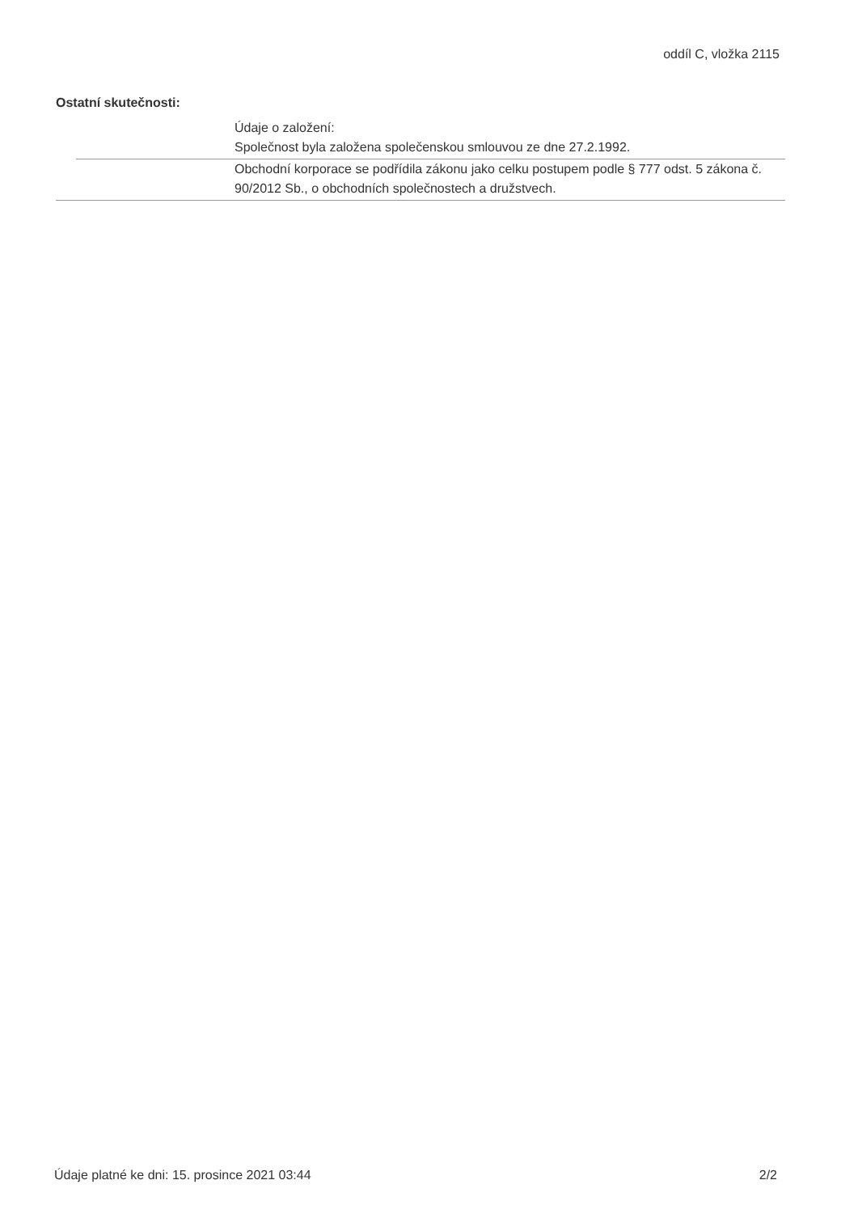oddíl C, vložka 2115
Ostatní skutečnosti:
Údaje o založení:
Společnost byla založena společenskou smlouvou ze dne 27.2.1992.
Obchodní korporace se podřídila zákonu jako celku postupem podle § 777 odst. 5 zákona č. 90/2012 Sb., o obchodních společnostech a družstvech.
Údaje platné ke dni: 15. prosince 2021 03:44 2/2